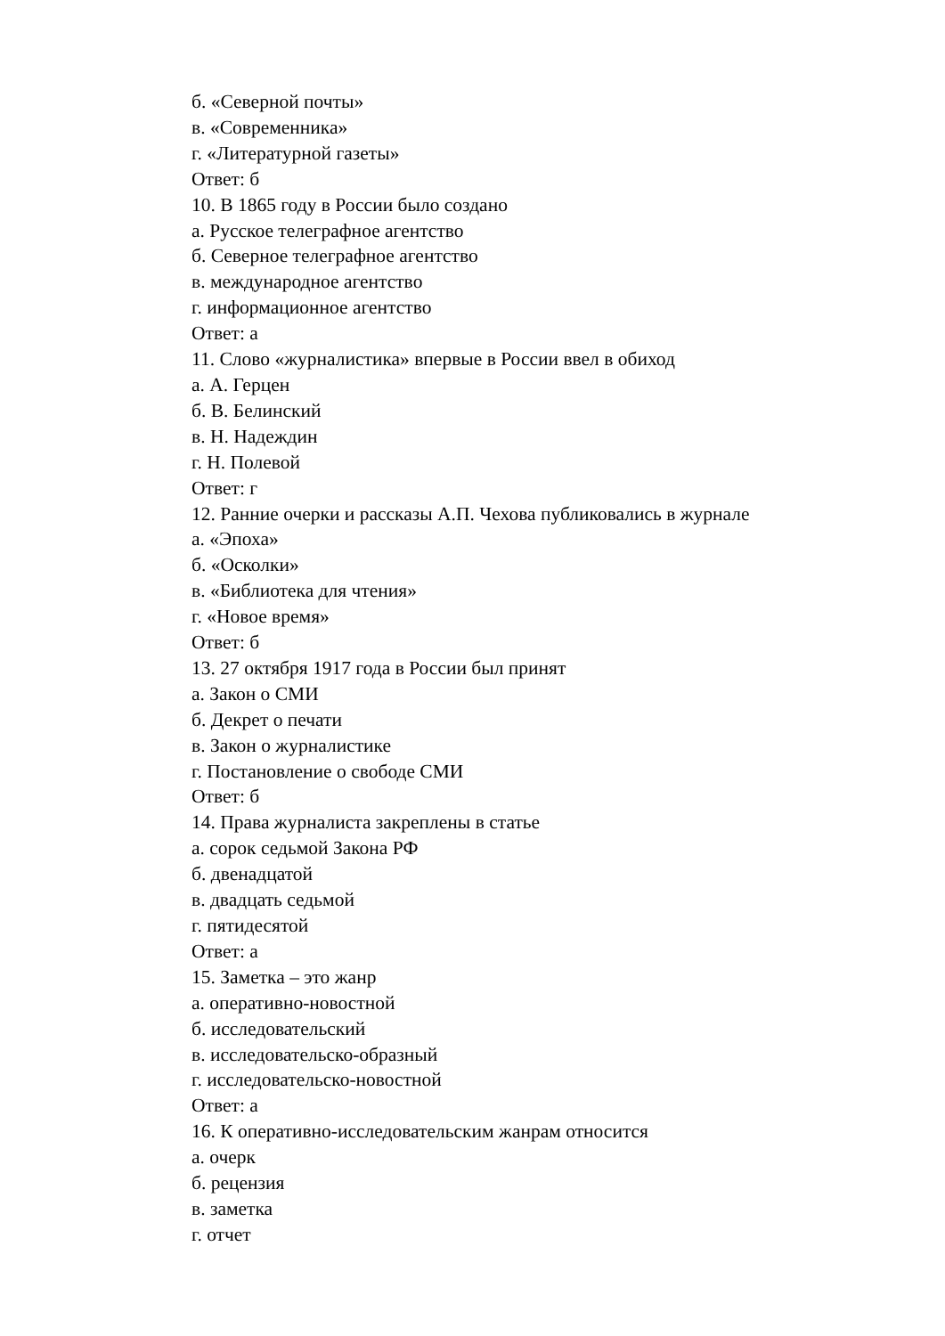б. «Северной почты»
в. «Современника»
г. «Литературной газеты»
Ответ: б
10. В 1865 году в России было создано
а. Русское телеграфное агентство
б. Северное телеграфное агентство
в. международное агентство
г. информационное агентство
Ответ: а
11. Слово «журналистика» впервые в России ввел в обиход
а. А. Герцен
б. В. Белинский
в. Н. Надеждин
г. Н. Полевой
Ответ: г
12. Ранние очерки и рассказы А.П. Чехова публиковались в журнале
а. «Эпоха»
б. «Осколки»
в. «Библиотека для чтения»
г. «Новое время»
Ответ: б
13. 27 октября 1917 года в России был принят
а. Закон о СМИ
б. Декрет о печати
в. Закон о журналистике
г. Постановление о свободе СМИ
Ответ: б
14. Права журналиста закреплены в статье
а. сорок седьмой Закона РФ
б. двенадцатой
в. двадцать седьмой
г. пятидесятой
Ответ: а
15. Заметка – это жанр
а. оперативно-новостной
б. исследовательский
в. исследовательско-образный
г. исследовательско-новостной
Ответ: а
16. К оперативно-исследовательским жанрам относится
а. очерк
б. рецензия
в. заметка
г. отчет